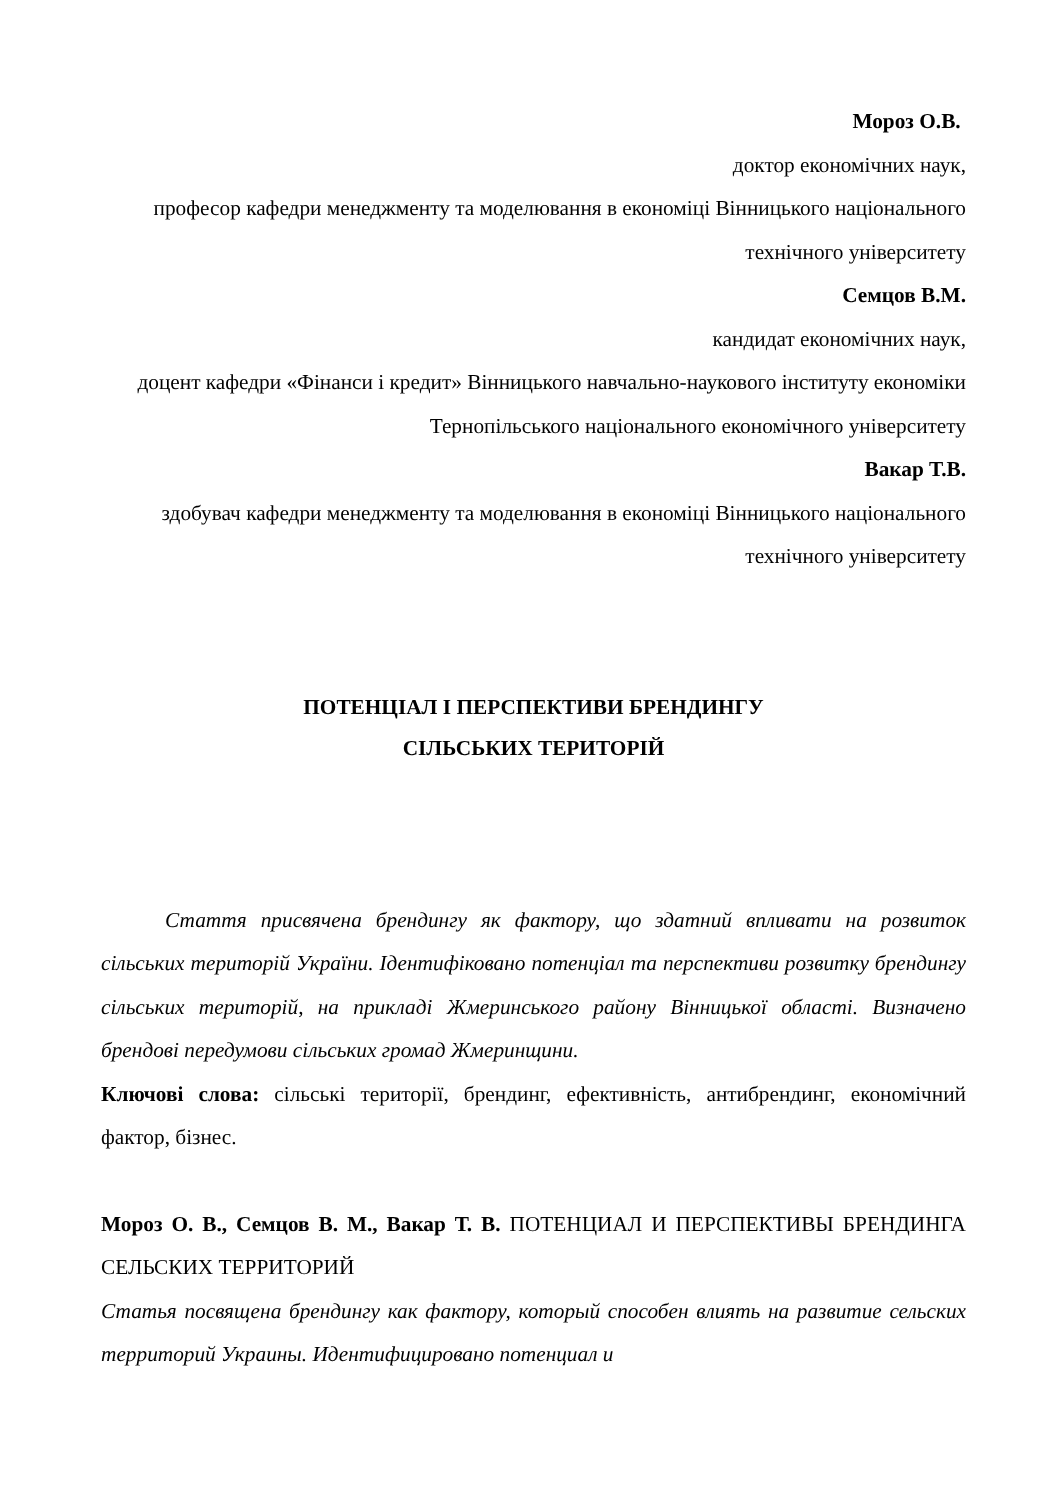Мороз О.В.
доктор економічних наук,
професор кафедри менеджменту та моделювання в економіці Вінницького національного технічного університету
Семцов В.М.
кандидат економічних наук,
доцент кафедри «Фінанси і кредит» Вінницького навчально-наукового інституту економіки Тернопільського національного економічного університету
Вакар Т.В.
здобувач кафедри менеджменту та моделювання в економіці Вінницького національного технічного університету
ПОТЕНЦІАЛ І ПЕРСПЕКТИВИ БРЕНДИНГУ
СІЛЬСЬКИХ ТЕРИТОРІЙ
Стаття присвячена брендингу як фактору, що здатний впливати на розвиток сільських територій України. Ідентифіковано потенціал та перспективи розвитку брендингу сільських територій, на прикладі Жмеринського району Вінницької області. Визначено брендові передумови сільських громад Жмеринщини.
Ключові слова: сільські території, брендинг, ефективність, антибрендинг, економічний фактор, бізнес.
Мороз О. В., Семцов В. М., Вакар Т. В. ПОТЕНЦИАЛ И ПЕРСПЕКТИВЫ БРЕНДИНГА СЕЛЬСКИХ ТЕРРИТОРИЙ
Статья посвящена брендингу как фактору, который способен влиять на развитие сельских территорий Украины. Идентифицировано потенциал и